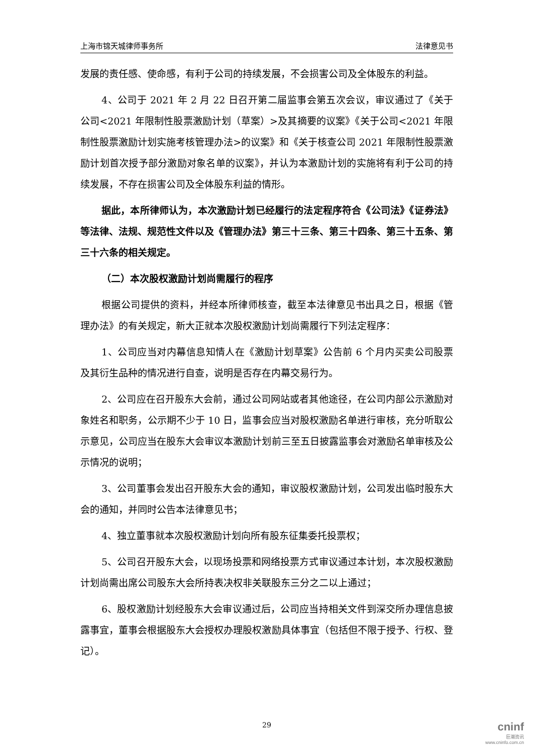上海市锦天城律师事务所 法律意见书
发展的责任感、使命感，有利于公司的持续发展，不会损害公司及全体股东的利益。
4、公司于 2021 年 2 月 22 日召开第二届监事会第五次会议，审议通过了《关于公司<2021 年限制性股票激励计划（草案）>及其摘要的议案》《关于公司<2021 年限制性股票激励计划实施考核管理办法>的议案》和《关于核查公司 2021 年限制性股票激励计划首次授予部分激励对象名单的议案》，并认为本激励计划的实施将有利于公司的持续发展，不存在损害公司及全体股东利益的情形。
据此，本所律师认为，本次激励计划已经履行的法定程序符合《公司法》《证券法》等法律、法规、规范性文件以及《管理办法》第三十三条、第三十四条、第三十五条、第三十六条的相关规定。
（二）本次股权激励计划尚需履行的程序
根据公司提供的资料，并经本所律师核查，截至本法律意见书出具之日，根据《管理办法》的有关规定，新大正就本次股权激励计划尚需履行下列法定程序：
1、公司应当对内幕信息知情人在《激励计划草案》公告前 6 个月内买卖公司股票及其衍生品种的情况进行自查，说明是否存在内幕交易行为。
2、公司应在召开股东大会前，通过公司网站或者其他途径，在公司内部公示激励对象姓名和职务，公示期不少于 10 日，监事会应当对股权激励名单进行审核，充分听取公示意见，公司应当在股东大会审议本激励计划前三至五日披露监事会对激励名单审核及公示情况的说明；
3、公司董事会发出召开股东大会的通知，审议股权激励计划，公司发出临时股东大会的通知，并同时公告本法律意见书；
4、独立董事就本次股权激励计划向所有股东征集委托投票权；
5、公司召开股东大会，以现场投票和网络投票方式审议通过本计划，本次股权激励计划尚需出席公司股东大会所持表决权非关联股东三分之二以上通过；
6、股权激励计划经股东大会审议通过后，公司应当持相关文件到深交所办理信息披露事宜，董事会根据股东大会授权办理股权激励具体事宜（包括但不限于授予、行权、登记）。
29
cninf
巨潮资讯
www.cninfo.com.cn